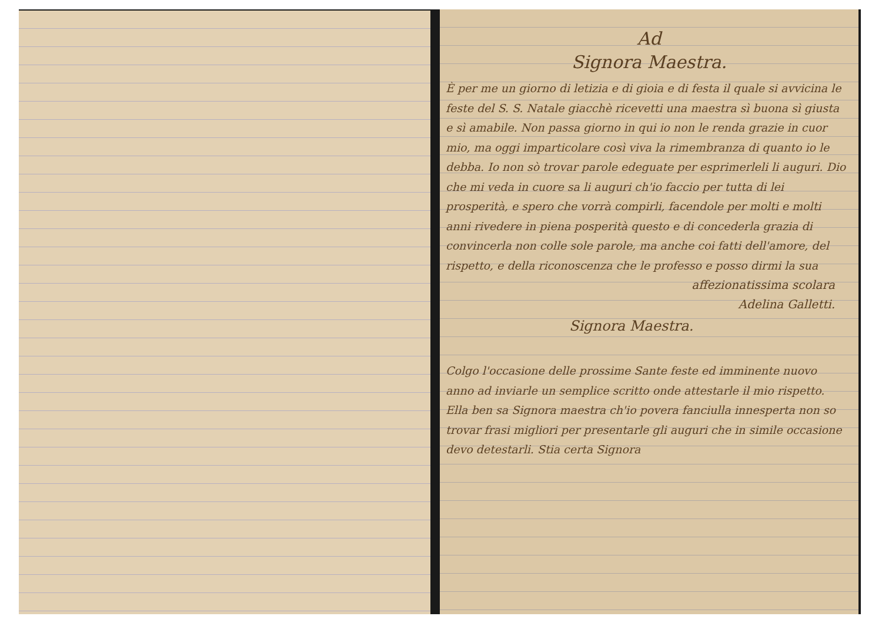Ad
Signora Maestra.
È per me un giorno di letizia e di gioia e di festa il quale si avvicina le feste del S. S. Natale giacchè ricevetti una maestra sì buona sì giusta e sì amabile. Non passa giorno in qui io non le renda grazie in cuor mio, ma oggi imparticolare così viva la rimembranza di quanto io le debba. Io non sò trovar parole edeguate per esprimerleli li auguri. Dio che mi veda in cuore sa li auguri ch'io faccio per tutta di lei prosperità, e spero che vorrà compirli, facendole per molti e molti anni rivedere in piena posperità questo e di concederla grazia di convincerla non colle sole parole, ma anche coi fatti dell'amore, del rispetto, e della riconoscenza che le professo e posso dirmi la sua
affezionatissima scolara
Adelina Galletti.
Signora Maestra.
Colgo l'occasione delle prossime Sante feste ed imminente nuovo anno ad inviarle un semplice scritto onde attestarle il mio rispetto. Ella ben sa Signora maestra ch'io povera fanciulla innesperta non so trovar frasi migliori per presentarle gli auguri che in simile occasione devo detestarli. Stia certa Signora